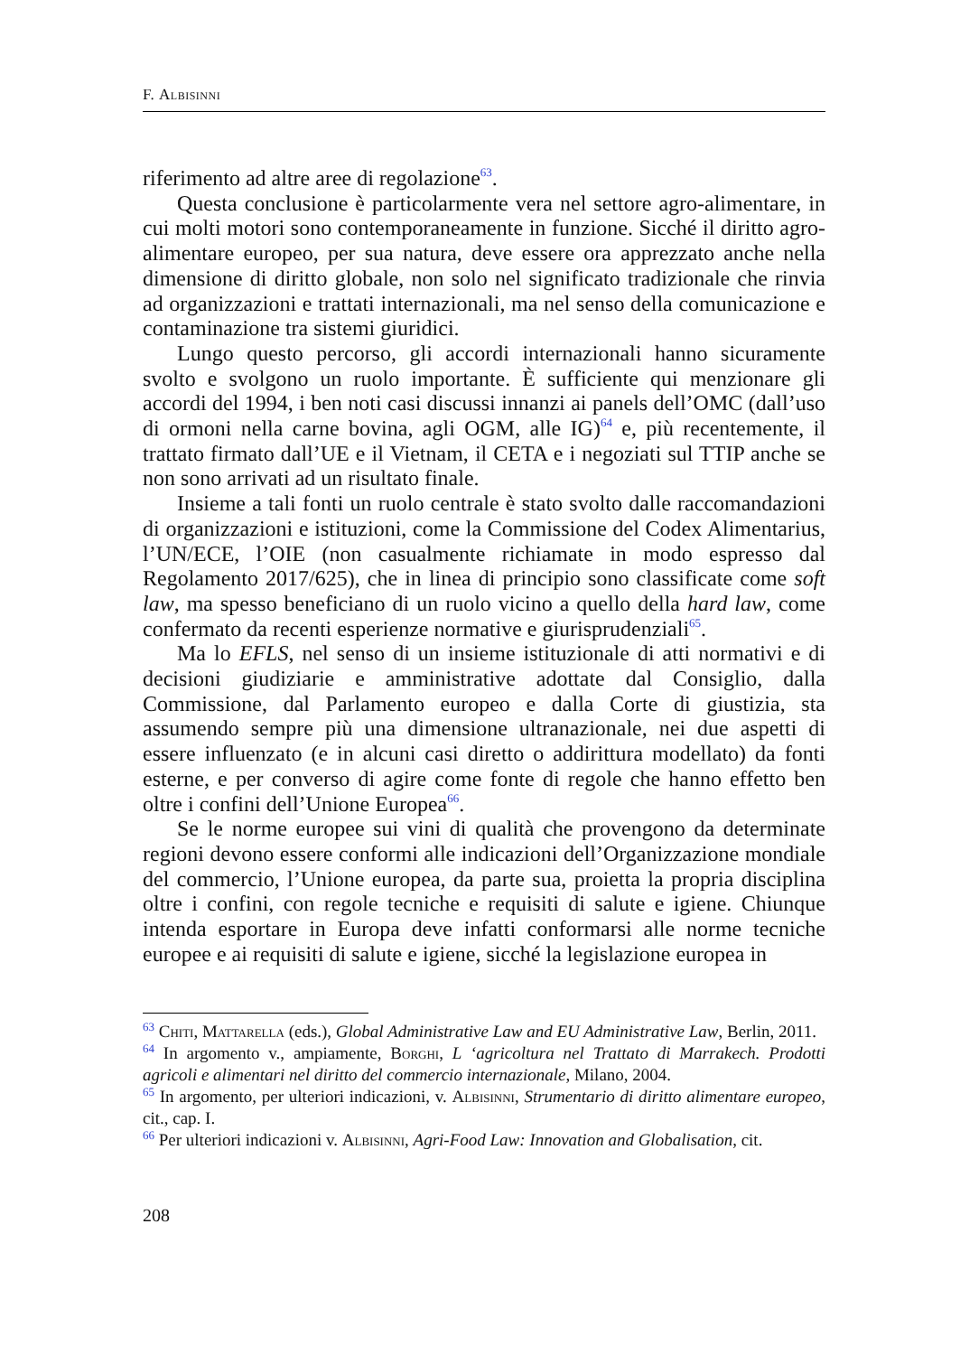F. Albisinni
riferimento ad altre aree di regolazione<sup>63</sup>.
Questa conclusione è particolarmente vera nel settore agro-alimentare, in cui molti motori sono contemporaneamente in funzione. Sicché il diritto agro-alimentare europeo, per sua natura, deve essere ora apprezzato anche nella dimensione di diritto globale, non solo nel significato tradizionale che rinvia ad organizzazioni e trattati internazionali, ma nel senso della comunicazione e contaminazione tra sistemi giuridici.
Lungo questo percorso, gli accordi internazionali hanno sicuramente svolto e svolgono un ruolo importante. È sufficiente qui menzionare gli accordi del 1994, i ben noti casi discussi innanzi ai panels dell’OMC (dall’uso di ormoni nella carne bovina, agli OGM, alle IG)<sup>64</sup> e, più recentemente, il trattato firmato dall’UE e il Vietnam, il CETA e i negoziati sul TTIP anche se non sono arrivati ad un risultato finale.
Insieme a tali fonti un ruolo centrale è stato svolto dalle raccomandazioni di organizzazioni e istituzioni, come la Commissione del Codex Alimentarius, l’UN/ECE, l’OIE (non casualmente richiamate in modo espresso dal Regolamento 2017/625), che in linea di principio sono classificate come soft law, ma spesso beneficiano di un ruolo vicino a quello della hard law, come confermato da recenti esperienze normative e giurisprudenziali<sup>65</sup>.
Ma lo EFLS, nel senso di un insieme istituzionale di atti normativi e di decisioni giudiziarie e amministrative adottate dal Consiglio, dalla Commissione, dal Parlamento europeo e dalla Corte di giustizia, sta assumendo sempre più una dimensione ultranazionale, nei due aspetti di essere influenzato (e in alcuni casi diretto o addirittura modellato) da fonti esterne, e per converso di agire come fonte di regole che hanno effetto ben oltre i confini dell’Unione Europea<sup>66</sup>.
Se le norme europee sui vini di qualità che provengono da determinate regioni devono essere conformi alle indicazioni dell’Organizzazione mondiale del commercio, l’Unione europea, da parte sua, proietta la propria disciplina oltre i confini, con regole tecniche e requisiti di salute e igiene. Chiunque intenda esportare in Europa deve infatti conformarsi alle norme tecniche europee e ai requisiti di salute e igiene, sicché la legislazione europea in
<sup>63</sup> Chiti, Mattarella (eds.), Global Administrative Law and EU Administrative Law, Berlin, 2011.
<sup>64</sup> In argomento v., ampiamente, Borghi, L ‘agricoltura nel Trattato di Marrakech. Prodotti agricoli e alimentari nel diritto del commercio internazionale, Milano, 2004.
<sup>65</sup> In argomento, per ulteriori indicazioni, v. Albisinni, Strumentario di diritto alimentare europeo, cit., cap. I.
<sup>66</sup> Per ulteriori indicazioni v. Albisinni, Agri-Food Law: Innovation and Globalisation, cit.
208